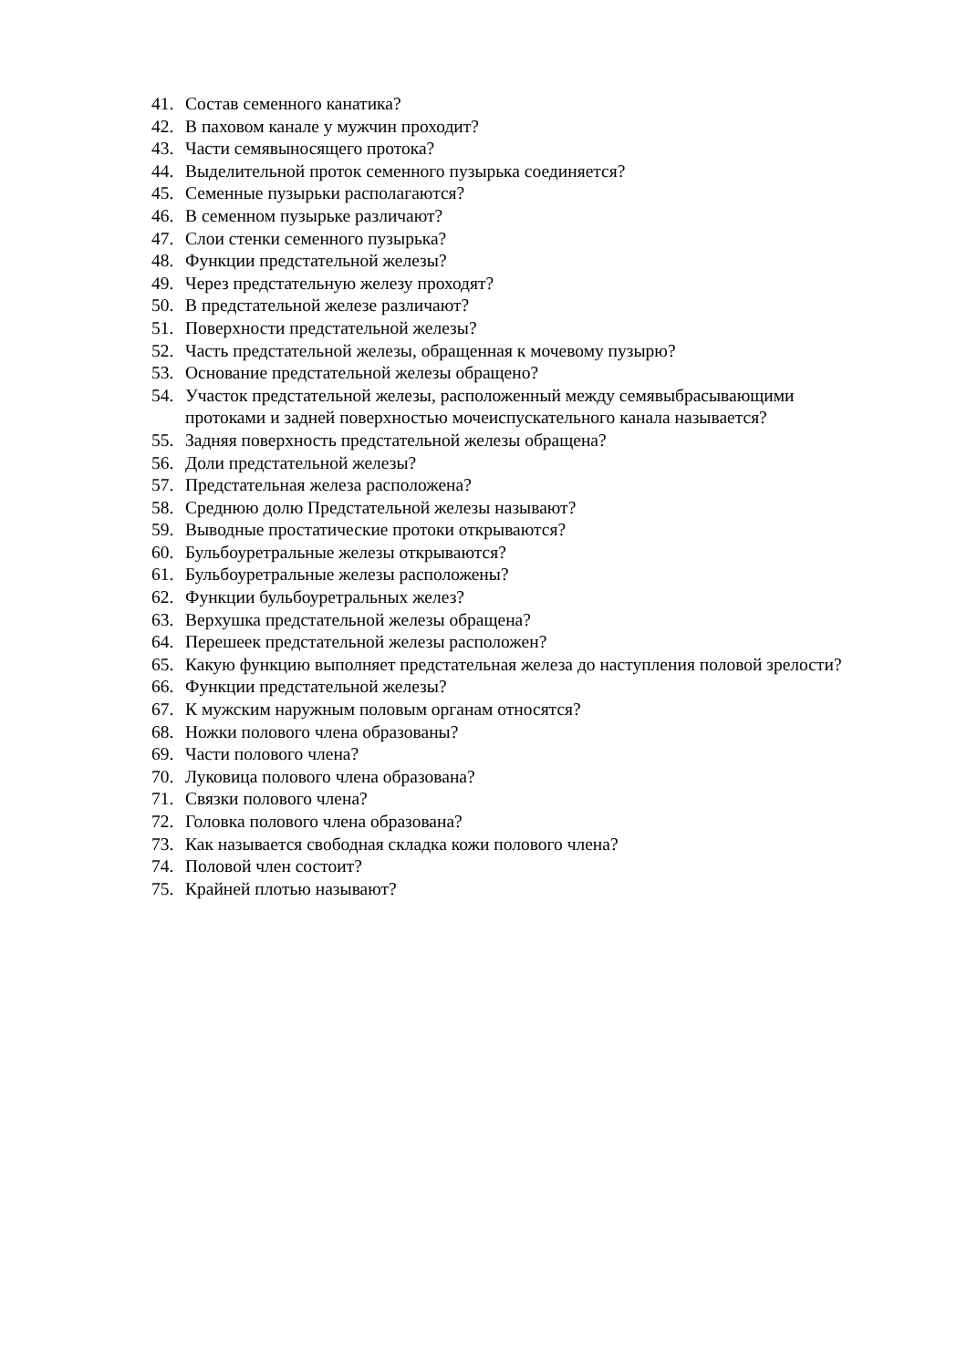41. Состав семенного канатика?
42. В паховом канале у мужчин проходит?
43. Части семявыносящего протока?
44. Выделительной проток семенного пузырька соединяется?
45. Семенные пузырьки располагаются?
46. В семенном пузырьке различают?
47. Слои стенки семенного пузырька?
48. Функции предстательной железы?
49. Через предстательную железу проходят?
50. В предстательной железе различают?
51. Поверхности предстательной железы?
52. Часть предстательной железы, обращенная к мочевому пузырю?
53. Основание предстательной железы обращено?
54. Участок предстательной железы, расположенный между семявыбрасывающими протоками и задней поверхностью мочеиспускательного канала называется?
55. Задняя поверхность предстательной железы обращена?
56. Доли предстательной железы?
57. Предстательная железа расположена?
58. Среднюю долю Предстательной железы называют?
59. Выводные простатические протоки открываются?
60. Бульбоуретральные железы открываются?
61. Бульбоуретральные железы расположены?
62. Функции бульбоуретральных желез?
63. Верхушка предстательной железы обращена?
64. Перешеек предстательной железы расположен?
65. Какую функцию выполняет предстательная железа до наступления половой зрелости?
66. Функции предстательной железы?
67. К мужским наружным половым органам относятся?
68. Ножки полового члена образованы?
69. Части полового члена?
70. Луковица полового члена образована?
71. Связки полового члена?
72. Головка полового члена образована?
73. Как называется свободная складка кожи полового члена?
74. Половой член состоит?
75. Крайней плотью называют?